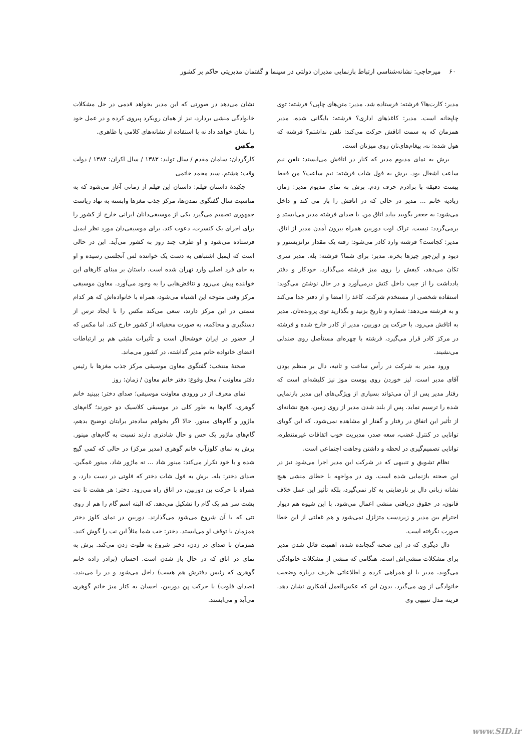۶۰ میرحاجی: نشانه‌شناسی ارتباط بازنمایی مدیران دولتی در سینما و گفتمان مدیریتی حاکم بر کشور
مدیر: کارت‌ها؟ فرشته: فرستاده شد. مدیر: متن‌های چاپی؟ فرشته: توی چاپخانه است. مدیر: کاغذهای اداری؟ فرشته: بایگانی شده. مدیر همزمان که به سمت اتاقش حرکت می‌کند: تلفن نداشتم؟ فرشته که هول شده: نه، پیغام‌های‌تان روی میزتان است.
برش به نمای مدیوم مدیر که کنار در اتاقش می‌ایستد: تلفن نیم ساعت اشغال بود. برش به فول شات فرشته: نیم ساعت؟ من فقط بیست دقیقه با برادرم حرف زدم. برش به نمای مدیوم مدیر: زمان زیادیه خانم ... مدیر در حالی که در اتاقش را باز می کند و داخل می‌شود: به جعفر بگویید بیاید اتاق من. با صدای فرشته مدیر می‌ایستد و برمی‌گردد: نیست. تراک اوت دوربین همراه بیرون آمدن مدیر از اتاق. مدیر: کجاست؟ فرشته وارد کادر می‌شود: رفته یک مقدار ترانزیستور و دیود و این‌جور چیزها بخره. مدیر: برای شما؟ فرشته: بله. مدیر سری تکان می‌دهد، کیفش را روی میز فرشته می‌گذارد، خودکار و دفتر یادداشت را از جیب داخل کتش درمی‌آورد و در حال نوشتن می‌گوید: استفاده شخصی از مستخدم شرکت. کاغذ را امضا و از دفتر جدا می‌کند و به فرشته می‌دهد: شماره و تاریخ بزنید و بگذارید توی پرونده‌تان. مدیر به اتاقش می‌رود. با حرکت پن دوربین، مدیر از کادر خارج شده و فرشته در مرکز کادر قرار می‌گیرد، فرشته با چهره‌ای مستأصل روی صندلی می‌نشیند.
ورود مدیر به شرکت در رأس ساعت و ثانیه، دال بر منظم بودن آقای مدیر است. لیز خوردن روی پوست موز نیز کلیشه‌ای است که رفتار مدیر پس از آن می‌تواند بسیاری از ویژگی‌های این مدیر بازنمایی شده را ترسیم نماید. پس از بلند شدن مدیر از روی زمین، هیچ نشانه‌ای از تأثیر این اتفاق در رفتار و گفتار او مشاهده نمی‌شود. که این گویای توانایی در کنترل غضب، سعه صدر، مدیریت خوب اتفاقات غیرمنتظره، توانایی تصمیم‌گیری در لحظه و داشتن وجاهت اجتماعی است.
نظام تشویق و تنبیهی که در شرکت این مدیر اجرا می‌شود نیز در این صحنه بازنمایی شده است. وی در مواجهه با خطای منشی هیچ نشانه زبانی دال بر نارضایتی به کار نمی‌گیرد، بلکه تأثیر این عمل خلاف قانون، در حقوق دریافتی منشی اعمال می‌شود. با این شیوه هم دیوار احترام بین مدیر و زیردست متزلزل نمی‌شود و هم غفلتی از این خطا صورت نگرفته است.
دال دیگری که در این صحنه گنجانده شده، اهمیت قائل شدن مدیر برای مشکلات منشی‌اش است. هنگامی که منشی از مشکلات خانوادگی می‌گوید، مدیر با او همراهی کرده و اطلاعاتی ظریف درباره وضعیت خانوادگی از وی می‌گیرد. بدون این که عکس‌العمل آشکاری نشان دهد. قرینه مدل تنبیهی وی
نشان می‌دهد در صورتی که این مدیر بخواهد قدمی در حل مشکلات خانوادگی منشی بردارد، نیز از همان رویکرد پیروی کرده و در عمل خود را نشان خواهد داد نه با استفاده از نشانه‌های کلامی یا ظاهری.
مکس
کارگردان: سامان مقدم / سال تولید: ۱۳۸۳ / سال اکران: ۱۳۸۴ / دولت وقت: هشتم، سید محمد خاتمی
چکیدۀ داستان فیلم: داستان این فیلم از زمانی آغاز می‌شود که به مناسبت سال گفتگوی تمدن‌ها، مرکز جذب مغزها وابسته به نهاد ریاست جمهوری تصمیم می‌گیرد یکی از موسیقی‌دانان ایرانی خارج از کشور را برای اجرای یک کنسرت، دعوت کند. برای موسیقی‌دان مورد نظر ایمیل فرستاده می‌شود و او ظرف چند روز به کشور می‌آید. این در حالی است که ایمیل اشتباهی به دست یک خواننده لس آنجلسی رسیده و او به جای فرد اصلی وارد تهران شده است. داستان بر مبنای کارهای این خواننده پیش می‌رود و تناقض‌هایی را به وجود می‌آورد. معاون موسیقی مرکز وقتی متوجه این اشتباه می‌شود، همراه با خانواده‌اش که هر کدام سمتی در این مرکز دارند، سعی می‌کند مکس را با ایجاد ترس از دستگیری و محاکمه، به صورت مخفیانه از کشور خارج کند. اما مکس که از حضور در ایران خوشحال است و تأثیرات مثبتی هم بر ارتباطات اعضای خانواده خانم مدیر گذاشته، در کشور می‌ماند.
صحنۀ منتخب: گفتگوی معاون موسیقی مرکز جذب مغزها با رئیس دفتر معاونت / محل وقوع: دفتر خانم معاون / زمان: روز
نمای معرف از در ورودی معاونت موسیقی؛ صدای دختر: ببینید خانم گوهری، گام‌ها به طور کلی در موسیقی کلاسیک دو جورند؛ گام‌های ماژور و گام‌های مینور. حالا اگر بخواهم ساده‌تر برایتان توضیح بدهم، گام‌های ماژور یک حس و حال شادتری دارند نسبت به گام‌های مینور. برش به نمای کلوزآپ خانم گوهری (مدیر مرکز) در حالی که کمی گیج شده و با خود تکرار می‌کند: مینور شاد ... نه ماژور شاد، مینور غمگین. صدای دختر: بله. برش به فول شات دختر که فلوتی در دست دارد، و همراه با حرکت پن دوربین، در اتاق راه می‌رود. دختر: هر هشت تا نت پشت سر هم یک گام را تشکیل می‌دهد. که البته اسم گام را هم از روی نتی که با آن شروع می‌شود می‌گذارند. دوربین در نمای کلوز دختر همزمان با توقف او می‌ایستد. دختر: خب شما مثلاً این نت را گوش کنید. همزمان با صدای در زدن، دختر شروع به فلوت زدن می‌کند. برش به نمای در اتاق که در حال باز شدن است. احسان (برادر زاده خانم گوهری که رئیس دفترش هم هست) داخل می‌شود و در را می‌بندد. (صدای فلوت) با حرکت پن دوربین، احسان به کنار میز خانم گوهری می‌آید و می‌ایستد.
www.SID.ir